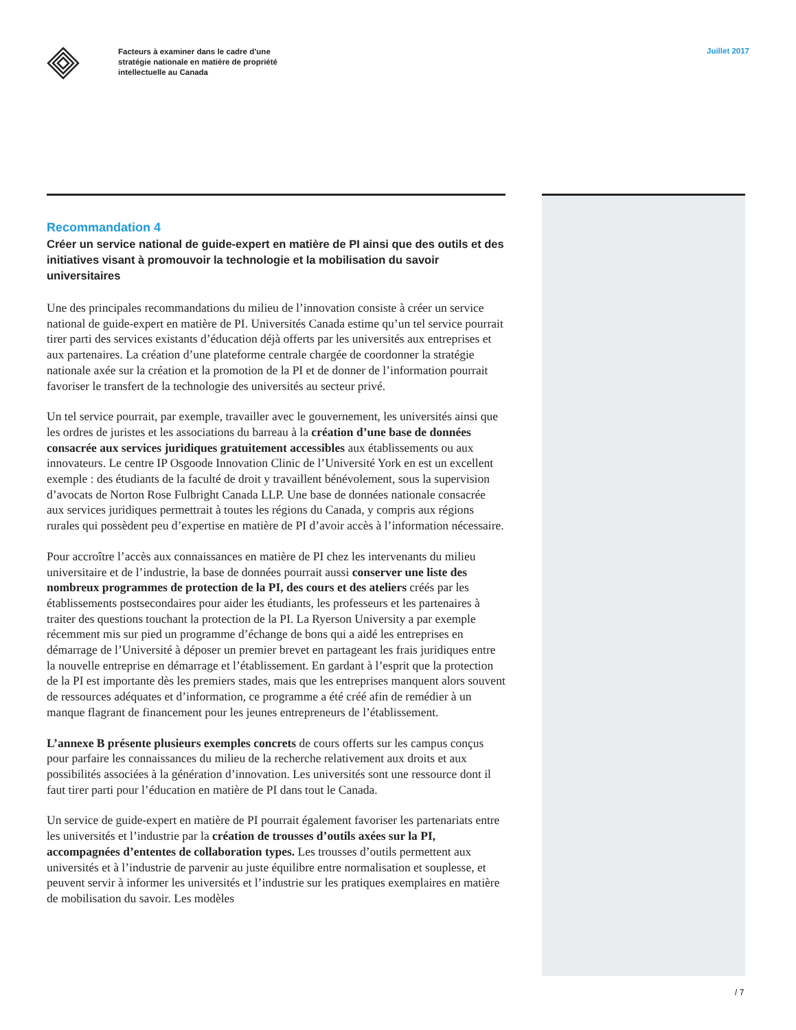Facteurs à examiner dans le cadre d’une
stratégie nationale en matière de propriété
intellectuelle au Canada
Juillet 2017
Recommandation 4
Créer un service national de guide-expert en matière de PI ainsi que des outils et des initiatives visant à promouvoir la technologie et la mobilisation du savoir universitaires
Une des principales recommandations du milieu de l’innovation consiste à créer un service national de guide-expert en matière de PI. Universités Canada estime qu’un tel service pourrait tirer parti des services existants d’éducation déjà offerts par les universités aux entreprises et aux partenaires. La création d’une plateforme centrale chargée de coordonner la stratégie nationale axée sur la création et la promotion de la PI et de donner de l’information pourrait favoriser le transfert de la technologie des universités au secteur privé.
Un tel service pourrait, par exemple, travailler avec le gouvernement, les universités ainsi que les ordres de juristes et les associations du barreau à la création d’une base de données consacrée aux services juridiques gratuitement accessibles aux établissements ou aux innovateurs. Le centre IP Osgoode Innovation Clinic de l’Université York en est un excellent exemple : des étudiants de la faculté de droit y travaillent bénévolement, sous la supervision d’avocats de Norton Rose Fulbright Canada LLP. Une base de données nationale consacrée aux services juridiques permettrait à toutes les régions du Canada, y compris aux régions rurales qui possèdent peu d’expertise en matière de PI d’avoir accès à l’information nécessaire.
Pour accroître l’accès aux connaissances en matière de PI chez les intervenants du milieu universitaire et de l’industrie, la base de données pourrait aussi conserver une liste des nombreux programmes de protection de la PI, des cours et des ateliers créés par les établissements postsecondaires pour aider les étudiants, les professeurs et les partenaires à traiter des questions touchant la protection de la PI. La Ryerson University a par exemple récemment mis sur pied un programme d’échange de bons qui a aidé les entreprises en démarrage de l’Université à déposer un premier brevet en partageant les frais juridiques entre la nouvelle entreprise en démarrage et l’établissement. En gardant à l’esprit que la protection de la PI est importante dès les premiers stades, mais que les entreprises manquent alors souvent de ressources adéquates et d’information, ce programme a été créé afin de remédier à un manque flagrant de financement pour les jeunes entrepreneurs de l’établissement.
L’annexe B présente plusieurs exemples concrets de cours offerts sur les campus conçus pour parfaire les connaissances du milieu de la recherche relativement aux droits et aux possibilités associées à la génération d’innovation. Les universités sont une ressource dont il faut tirer parti pour l’éducation en matière de PI dans tout le Canada.
Un service de guide-expert en matière de PI pourrait également favoriser les partenariats entre les universités et l’industrie par la création de trousses d’outils axées sur la PI, accompagnées d’ententes de collaboration types. Les trousses d’outils permettent aux universités et à l’industrie de parvenir au juste équilibre entre normalisation et souplesse, et peuvent servir à informer les universités et l’industrie sur les pratiques exemplaires en matière de mobilisation du savoir. Les modèles
/ 7